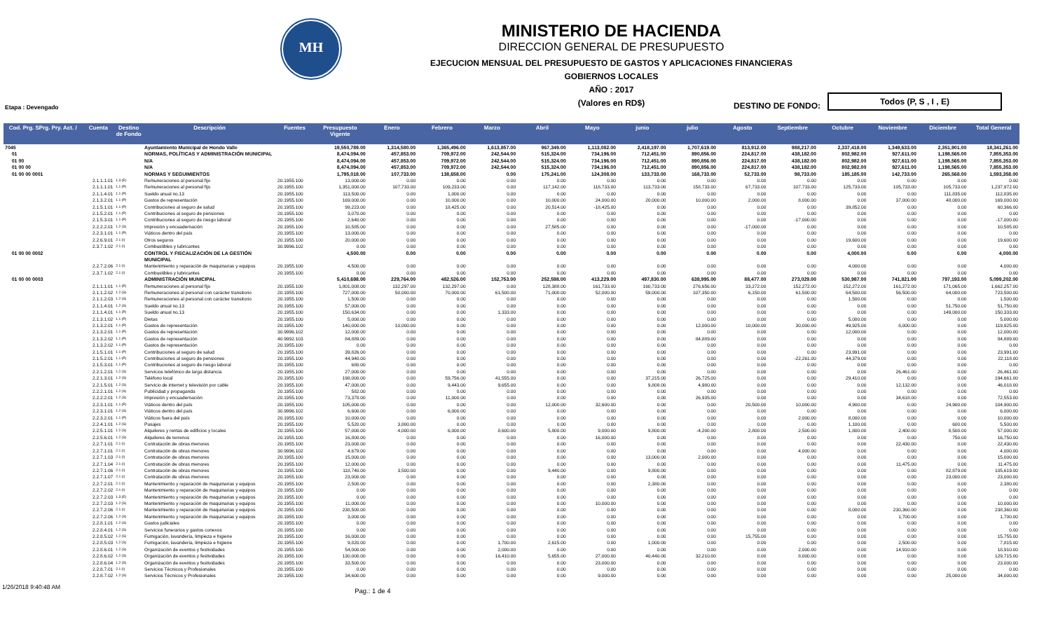MH
MINISTERIO DE HACIENDA
DIRECCION GENERAL DE PRESUPUESTO
EJECUCION MENSUAL DEL PRESUPUESTO DE GASTOS Y APLICACIONES FINANCIERAS
GOBIERNOS LOCALES
AÑO : 2017
(Valores en RD$)
Etapa : Devengado
DESTINO DE FONDO:
Todos (P, S , I , E)
| Cod. Prg. SPrg. Pry. Act. / | Cuenta | Destino de Fondo | Descripción | Fuentes | Presupuesto Vigente | Enero | Febrero | Marzo | Abril | Mayo | junio | julio | Agosto | Septiembre | Octubre | Noviembre | Diciembre | Total General |
| --- | --- | --- | --- | --- | --- | --- | --- | --- | --- | --- | --- | --- | --- | --- | --- | --- | --- | --- |
| 7045 | | | Ayuntamiento Municipal de Hondo Valle | | 19,550,789.00 | 1,314,580.00 | 1,365,496.00 | 1,613,857.00 | 967,349.00 | 1,113,082.00 | 2,418,197.00 | 1,707,619.00 | 813,912.00 | 988,217.00 | 2,337,418.00 | 1,349,633.00 | 2,351,901.00 | 18,341,261.00 |
| 01 | | | NORMAS, POLÍTICAS Y ADMINISTRACIÓN MUNICIPAL | | 8,474,094.00 | 457,853.00 | 709,972.00 | 242,544.00 | 515,324.00 | 734,196.00 | 712,451.00 | 890,856.00 | 224,817.00 | 438,182.00 | 802,982.00 | 927,611.00 | 1,198,565.00 | 7,855,353.00 |
| 01 00 | | | N/A | | 8,474,094.00 | 457,853.00 | 709,972.00 | 242,544.00 | 515,324.00 | 734,196.00 | 712,451.00 | 890,856.00 | 224,817.00 | 438,182.00 | 802,982.00 | 927,611.00 | 1,198,565.00 | 7,855,353.00 |
| 01 00 00 | | | N/A | | 8,474,094.00 | 457,853.00 | 709,972.00 | 242,544.00 | 515,324.00 | 734,196.00 | 712,451.00 | 890,856.00 | 224,817.00 | 438,182.00 | 802,982.00 | 927,611.00 | 1,198,565.00 | 7,855,353.00 |
| 01 00 00 0001 | | | NORMAS Y SEGUIMIENTOS | | 1,795,018.00 | 107,733.00 | 138,658.00 | 0.00 | 175,241.00 | 124,308.00 | 133,733.00 | 168,733.00 | 52,733.00 | 98,733.00 | 185,185.00 | 142,733.00 | 265,568.00 | 1,593,358.00 |
| | 2.1.1.1.01 | 1.3 (E) | Remuneraciones al personal fijo | 20.1955.100 | 13,000.00 | 0.00 | 0.00 | 0.00 | 0.00 | 0.00 | 0.00 | 0.00 | 0.00 | 0.00 | 0.00 | 0.00 | 0.00 | 0.00 |
| | 2.1.1.1.01 | 1.1 (P) | Remuneraciones al personal fijo | 20.1955.100 | 1,351,000.00 | 107,733.00 | 109,233.00 | 0.00 | 117,142.00 | 118,733.00 | 113,733.00 | 158,733.00 | 67,733.00 | 107,733.00 | 125,733.00 | 105,733.00 | 105,733.00 | 1,237,972.00 |
| | 2.1.1.4.01 | 1.1 (P) | Sueldo anual no.13 | 20.1955.100 | 113,500.00 | 0.00 | 1,000.00 | 0.00 | 0.00 | 0.00 | 0.00 | 0.00 | 0.00 | 0.00 | 0.00 | 0.00 | 111,835.00 | 112,835.00 |
| | 2.1.3.2.01 | 1.1 (P) | Gastos de representación | 20.1955.100 | 169,000.00 | 0.00 | 10,000.00 | 0.00 | 10,000.00 | 24,000.00 | 20,000.00 | 10,000.00 | 2,000.00 | 8,000.00 | 0.00 | 37,000.00 | 48,000.00 | 169,000.00 |
| | 2.1.5.1.01 | 1.1 (P) | Contribuciones al seguro de salud | 20.1955.100 | 99,223.00 | 0.00 | 18,425.00 | 0.00 | 20,514.00 | -18,425.00 | 0.00 | 0.00 | 0.00 | 0.00 | 39,852.00 | 0.00 | 0.00 | 60,366.00 |
| | 2.1.5.2.01 | 1.1 (P) | Contribuciones al seguro de pensiones | 20.1955.100 | 3,070.00 | 0.00 | 0.00 | 0.00 | 0.00 | 0.00 | 0.00 | 0.00 | 0.00 | 0.00 | 0.00 | 0.00 | 0.00 | 0.00 |
| | 2.1.5.3.01 | 1.1 (P) | Contribuciones al seguro de riesgo laboral | 20.1955.100 | 2,640.00 | 0.00 | 0.00 | 0.00 | 0.00 | 0.00 | 0.00 | 0.00 | 0.00 | -17,000.00 | 0.00 | 0.00 | 0.00 | -17,000.00 |
| | 2.2.2.2.01 | 1.2 (S) | Impresión y encuadernación | 20.1955.100 | 10,585.00 | 0.00 | 0.00 | 0.00 | 27,585.00 | 0.00 | 0.00 | 0.00 | -17,000.00 | 0.00 | 0.00 | 0.00 | 0.00 | 10,585.00 |
| | 2.2.3.1.01 | 1.1 (P) | Viáticos dentro del país | 20.1955.100 | 13,000.00 | 0.00 | 0.00 | 0.00 | 0.00 | 0.00 | 0.00 | 0.00 | 0.00 | 0.00 | 0.00 | 0.00 | 0.00 | 0.00 |
| | 2.2.6.9.01 | 2.1 (I) | Otros seguros | 20.1955.100 | 20,000.00 | 0.00 | 0.00 | 0.00 | 0.00 | 0.00 | 0.00 | 0.00 | 0.00 | 0.00 | 19,600.00 | 0.00 | 0.00 | 19,600.00 |
| | 2.3.7.1.02 | 2.1 (I) | Combustibles y lubricantes | 30.9996.102 | 0.00 | 0.00 | 0.00 | 0.00 | 0.00 | 0.00 | 0.00 | 0.00 | 0.00 | 0.00 | 0.00 | 0.00 | 0.00 | 0.00 |
| 01 00 00 0002 | | | CONTROL Y FISCALIZACIÓN DE LA GESTIÓN MUNICIPAL | | 4,500.00 | 0.00 | 0.00 | 0.00 | 0.00 | 0.00 | 0.00 | 0.00 | 0.00 | 0.00 | 4,000.00 | 0.00 | 0.00 | 4,000.00 |
| | 2.2.7.2.06 | 2.1 (I) | Mantenimiento y reparación de maquinarias y equipos | 20.1955.100 | 4,500.00 | 0.00 | 0.00 | 0.00 | 0.00 | 0.00 | 0.00 | 0.00 | 0.00 | 0.00 | 4,000.00 | 0.00 | 0.00 | 4,000.00 |
| | 2.3.7.1.02 | 2.1 (I) | Combustibles y lubricantes | 20.1955.100 | 0.00 | 0.00 | 0.00 | 0.00 | 0.00 | 0.00 | 0.00 | 0.00 | 0.00 | 0.00 | 0.00 | 0.00 | 0.00 | 0.00 |
| 01 00 00 0003 | | | ADMINISTRACIÓN MUNICIPAL | | 5,410,698.00 | 229,764.00 | 482,526.00 | 152,753.00 | 252,598.00 | 413,229.00 | 497,830.00 | 638,995.00 | 88,477.00 | 273,029.00 | 530,987.00 | 741,821.00 | 797,193.00 | 5,099,202.00 |
| | 2.1.1.1.01 | 1.1 (P) | Remuneraciones al personal fijo | 20.1955.100 | 1,801,008.00 | 132,297.00 | 132,297.00 | 0.00 | 128,388.00 | 161,733.00 | 160,733.00 | 276,656.00 | 33,272.00 | 152,272.00 | 152,272.00 | 161,272.00 | 171,065.00 | 1,662,257.00 |
| | 2.1.1.2.02 | 1.2 (S) | Remuneraciones al personal con carácter transitorio | 20.1955.100 | 727,000.00 | 50,000.00 | 70,000.00 | 61,500.00 | 71,000.00 | 52,000.00 | 59,000.00 | 107,350.00 | 6,150.00 | 61,500.00 | 64,500.00 | 56,500.00 | 64,000.00 | 723,500.00 |
| | 2.1.1.2.03 | 1.2 (S) | Remuneraciones al personal con carácter transitorio | 20.1955.100 | 1,500.00 | 0.00 | 0.00 | 0.00 | 0.00 | 0.00 | 0.00 | 0.00 | 0.00 | 0.00 | 1,500.00 | 0.00 | 0.00 | 1,500.00 |
| | 2.1.1.4.01 | 1.2 (S) | Sueldo anual no.13 | 20.1955.100 | 57,000.00 | 0.00 | 0.00 | 0.00 | 0.00 | 0.00 | 0.00 | 0.00 | 0.00 | 0.00 | 0.00 | 0.00 | 51,750.00 | 51,750.00 |
| | 2.1.1.4.01 | 1.1 (P) | Sueldo anual no.13 | 20.1955.100 | 150,634.00 | 0.00 | 0.00 | 1,333.00 | 0.00 | 0.00 | 0.00 | 0.00 | 0.00 | 0.00 | 0.00 | 0.00 | 149,000.00 | 150,333.00 |
| | 2.1.3.1.02 | 1.1 (P) | Dietas | 20.1955.100 | 5,000.00 | 0.00 | 0.00 | 0.00 | 0.00 | 0.00 | 0.00 | 0.00 | 0.00 | 0.00 | 5,000.00 | 0.00 | 0.00 | 5,000.00 |
| | 2.1.3.2.01 | 1.1 (P) | Gastos de representación | 20.1955.100 | 140,000.00 | 10,000.00 | 0.00 | 0.00 | 0.00 | 0.00 | 0.00 | 12,000.00 | 10,000.00 | 30,000.00 | 49,925.00 | 8,000.00 | 0.00 | 119,925.00 |
| | 2.1.3.2.01 | 1.1 (P) | Gastos de representación | 30.9996.102 | 12,000.00 | 0.00 | 0.00 | 0.00 | 0.00 | 0.00 | 0.00 | 0.00 | 0.00 | 0.00 | 12,000.00 | 0.00 | 0.00 | 12,000.00 |
| | 2.1.3.2.02 | 1.1 (P) | Gastos de representación | 40.9992.103 | 84,889.00 | 0.00 | 0.00 | 0.00 | 0.00 | 0.00 | 0.00 | 84,889.00 | 0.00 | 0.00 | 0.00 | 0.00 | 0.00 | 84,889.00 |
| | 2.1.3.2.02 | 1.1 (P) | Gastos de representación | 20.1955.100 | 0.00 | 0.00 | 0.00 | 0.00 | 0.00 | 0.00 | 0.00 | 0.00 | 0.00 | 0.00 | 0.00 | 0.00 | 0.00 | 0.00 |
| | 2.1.5.1.01 | 1.1 (P) | Contribuciones al seguro de salud | 20.1955.100 | 39,826.00 | 0.00 | 0.00 | 0.00 | 0.00 | 0.00 | 0.00 | 0.00 | 0.00 | 0.00 | 23,991.00 | 0.00 | 0.00 | 23,991.00 |
| | 2.1.5.2.01 | 1.1 (P) | Contribuciones al seguro de pensiones | 20.1955.100 | 44,940.00 | 0.00 | 0.00 | 0.00 | 0.00 | 0.00 | 0.00 | 0.00 | 0.00 | -22,261.00 | 44,379.00 | 0.00 | 0.00 | 22,118.00 |
| | 2.1.5.3.01 | 1.1 (P) | Contribuciones al seguro de riesgo laboral | 20.1955.100 | 680.00 | 0.00 | 0.00 | 0.00 | 0.00 | 0.00 | 0.00 | 0.00 | 0.00 | 0.00 | 0.00 | 0.00 | 0.00 | 0.00 |
| | 2.2.1.2.01 | 1.2 (S) | Servicios telefónico de larga distancia | 20.1955.100 | 27,000.00 | 0.00 | 0.00 | 0.00 | 0.00 | 0.00 | 0.00 | 0.00 | 0.00 | 0.00 | 0.00 | 26,461.00 | 0.00 | 26,461.00 |
| | 2.2.1.3.01 | 1.2 (S) | Teléfono local | 20.1955.100 | 198,000.00 | 0.00 | 59,756.00 | 41,555.00 | 0.00 | 0.00 | 37,215.00 | 26,725.00 | 0.00 | 0.00 | 29,410.00 | 0.00 | 0.00 | 194,661.00 |
| | 2.2.1.5.01 | 1.2 (S) | Servicio de internet y televisión por cable | 20.1955.100 | 47,000.00 | 0.00 | 9,443.00 | 9,655.00 | 0.00 | 0.00 | 9,808.00 | 4,980.00 | 0.00 | 0.00 | 0.00 | 12,132.00 | 0.00 | 46,018.00 |
| | 2.2.2.1.01 | 1.2 (S) | Publicidad y propaganda | 20.1955.100 | 582.00 | 0.00 | 0.00 | 0.00 | 0.00 | 0.00 | 0.00 | 0.00 | 0.00 | 0.00 | 0.00 | 0.00 | 0.00 | 0.00 |
| | 2.2.2.2.01 | 1.2 (S) | Impresión y encuadernación | 20.1955.100 | 73,378.00 | 0.00 | 11,000.00 | 0.00 | 0.00 | 0.00 | 0.00 | 26,935.00 | 0.00 | 0.00 | 0.00 | 34,618.00 | 0.00 | 72,553.00 |
| | 2.2.3.1.01 | 1.1 (P) | Viáticos dentro del país | 20.1955.100 | 105,000.00 | 0.00 | 0.00 | 0.00 | 12,000.00 | 32,600.00 | 0.00 | 0.00 | 20,500.00 | 10,000.00 | 4,900.00 | 0.00 | 24,900.00 | 104,900.00 |
| | 2.2.3.1.01 | 1.2 (S) | Viáticos dentro del país | 30.9996.102 | 6,600.00 | 0.00 | 6,000.00 | 0.00 | 0.00 | 0.00 | 0.00 | 0.00 | 0.00 | 0.00 | 0.00 | 0.00 | 0.00 | 6,000.00 |
| | 2.2.3.2.01 | 1.1 (P) | Viáticos fuera del país | 20.1955.100 | 10,000.00 | 0.00 | 0.00 | 0.00 | 0.00 | 0.00 | 0.00 | 0.00 | 0.00 | 2,000.00 | 8,000.00 | 0.00 | 0.00 | 10,000.00 |
| | 2.2.4.1.01 | 1.2 (S) | Pasajes | 20.1955.100 | 5,520.00 | 3,800.00 | 0.00 | 0.00 | 0.00 | 0.00 | 0.00 | 0.00 | 0.00 | 0.00 | 1,100.00 | 0.00 | 600.00 | 5,500.00 |
| | 2.2.5.1.01 | 1.2 (S) | Alquileres y rentas de edificios y locales | 20.1955.100 | 57,000.00 | 4,000.00 | 6,000.00 | 8,600.00 | 5,800.00 | 9,000.00 | 9,800.00 | -4,200.00 | 2,800.00 | 2,500.00 | 1,800.00 | 2,400.00 | 8,500.00 | 57,000.00 |
| | 2.2.5.6.01 | 1.2 (S) | Alquileres de terrenos | 20.1955.100 | 16,800.00 | 0.00 | 0.00 | 0.00 | 0.00 | 16,000.00 | 0.00 | 0.00 | 0.00 | 0.00 | 0.00 | 0.00 | 750.00 | 16,750.00 |
| | 2.2.7.1.01 | 2.1 (I) | Contratación de obras menores | 20.1955.100 | 23,000.00 | 0.00 | 0.00 | 0.00 | 0.00 | 0.00 | 0.00 | 0.00 | 0.00 | 0.00 | 0.00 | 22,430.00 | 0.00 | 22,430.00 |
| | 2.2.7.1.01 | 2.1 (I) | Contratación de obras menores | 30.9996.102 | 4,679.00 | 0.00 | 0.00 | 0.00 | 0.00 | 0.00 | 0.00 | 0.00 | 0.00 | 4,000.00 | 0.00 | 0.00 | 0.00 | 4,000.00 |
| | 2.2.7.1.03 | 2.1 (I) | Contratación de obras menores | 20.1955.100 | 15,000.00 | 0.00 | 0.00 | 0.00 | 0.00 | 0.00 | 13,000.00 | 2,000.00 | 0.00 | 0.00 | 0.00 | 0.00 | 0.00 | 15,000.00 |
| | 2.2.7.1.04 | 2.1 (I) | Contratación de obras menores | 20.1955.100 | 12,000.00 | 0.00 | 0.00 | 0.00 | 0.00 | 0.00 | 0.00 | 0.00 | 0.00 | 0.00 | 0.00 | 11,475.00 | 0.00 | 11,475.00 |
| | 2.2.7.1.06 | 2.1 (I) | Contratación de obras menores | 20.1955.100 | 118,740.00 | 3,500.00 | 0.00 | 0.00 | 9,440.00 | 0.00 | 9,800.00 | 0.00 | 0.00 | 0.00 | 0.00 | 0.00 | 82,879.00 | 105,619.00 |
| | 2.2.7.1.07 | 2.1 (I) | Contratación de obras menores | 20.1955.100 | 23,000.00 | 0.00 | 0.00 | 0.00 | 0.00 | 0.00 | 0.00 | 0.00 | 0.00 | 0.00 | 0.00 | 0.00 | 23,000.00 | 23,000.00 |
| | 2.2.7.2.01 | 2.1 (I) | Mantenimiento y reparación de maquinarias y equipos | 20.1955.100 | 2,500.00 | 0.00 | 0.00 | 0.00 | 0.00 | 0.00 | 2,380.00 | 0.00 | 0.00 | 0.00 | 0.00 | 0.00 | 0.00 | 2,380.00 |
| | 2.2.7.2.02 | 2.1 (I) | Mantenimiento y reparación de maquinarias y equipos | 20.1955.100 | 0.00 | 0.00 | 0.00 | 0.00 | 0.00 | 0.00 | 0.00 | 0.00 | 0.00 | 0.00 | 0.00 | 0.00 | 0.00 | 0.00 |
| | 2.2.7.2.03 | 1.3 (E) | Mantenimiento y reparación de maquinarias y equipos | 20.1955.100 | 0.00 | 0.00 | 0.00 | 0.00 | 0.00 | 0.00 | 0.00 | 0.00 | 0.00 | 0.00 | 0.00 | 0.00 | 0.00 | 0.00 |
| | 2.2.7.2.03 | 1.2 (S) | Mantenimiento y reparación de maquinarias y equipos | 20.1955.100 | 11,000.00 | 0.00 | 0.00 | 0.00 | 0.00 | 10,000.00 | 0.00 | 0.00 | 0.00 | 0.00 | 0.00 | 0.00 | 0.00 | 10,000.00 |
| | 2.2.7.2.06 | 2.1 (I) | Mantenimiento y reparación de maquinarias y equipos | 20.1955.100 | 238,500.00 | 0.00 | 0.00 | 0.00 | 0.00 | 0.00 | 0.00 | 0.00 | 0.00 | 0.00 | 8,000.00 | 230,360.00 | 0.00 | 238,360.00 |
| | 2.2.7.2.06 | 1.2 (S) | Mantenimiento y reparación de maquinarias y equipos | 20.1955.100 | 3,000.00 | 0.00 | 0.00 | 0.00 | 0.00 | 0.00 | 0.00 | 0.00 | 0.00 | 0.00 | 0.00 | 1,700.00 | 0.00 | 1,700.00 |
| | 2.2.8.1.01 | 1.2 (S) | Gastos judiciales | 20.1955.100 | 0.00 | 0.00 | 0.00 | 0.00 | 0.00 | 0.00 | 0.00 | 0.00 | 0.00 | 0.00 | 0.00 | 0.00 | 0.00 | 0.00 |
| | 2.2.8.4.01 | 1.2 (S) | Servicios funerarios y gastos conexos | 20.1955.100 | 0.00 | 0.00 | 0.00 | 0.00 | 0.00 | 0.00 | 0.00 | 0.00 | 0.00 | 0.00 | 0.00 | 0.00 | 0.00 | 0.00 |
| | 2.2.8.5.02 | 1.2 (S) | Fumigación, lavandería, limpieza e higiene | 20.1955.100 | 16,000.00 | 0.00 | 0.00 | 0.00 | 0.00 | 0.00 | 0.00 | 0.00 | 15,755.00 | 0.00 | 0.00 | 0.00 | 0.00 | 15,755.00 |
| | 2.2.8.5.03 | 1.2 (S) | Fumigación, lavandería, limpieza e higiene | 20.1955.100 | 9,820.00 | 0.00 | 0.00 | 1,700.00 | 2,615.00 | 0.00 | 1,000.00 | 0.00 | 0.00 | 0.00 | 0.00 | 2,500.00 | 0.00 | 7,815.00 |
| | 2.2.8.6.01 | 1.2 (S) | Organización de eventos y festividades | 20.1955.100 | 54,000.00 | 0.00 | 0.00 | 2,000.00 | 0.00 | 0.00 | 0.00 | 0.00 | 0.00 | 2,000.00 | 0.00 | 14,910.00 | 0.00 | 18,910.00 |
| | 2.2.8.6.02 | 1.2 (S) | Organización de eventos y festividades | 20.1955.100 | 130,000.00 | 0.00 | 0.00 | 16,410.00 | 5,655.00 | 27,000.00 | 40,440.00 | 32,210.00 | 0.00 | 8,000.00 | 0.00 | 0.00 | 0.00 | 129,715.00 |
| | 2.2.8.6.04 | 1.2 (S) | Organización de eventos y festividades | 20.1955.100 | 33,500.00 | 0.00 | 0.00 | 0.00 | 0.00 | 23,000.00 | 0.00 | 0.00 | 0.00 | 0.00 | 0.00 | 0.00 | 0.00 | 23,000.00 |
| | 2.2.8.7.01 | 2.1 (I) | Servicios Técnicos y Profesionales | 20.1955.100 | 0.00 | 0.00 | 0.00 | 0.00 | 0.00 | 0.00 | 0.00 | 0.00 | 0.00 | 0.00 | 0.00 | 0.00 | 0.00 | 0.00 |
| | 2.2.8.7.02 | 1.2 (S) | Servicios Técnicos y Profesionales | 20.1955.100 | 34,600.00 | 0.00 | 0.00 | 0.00 | 0.00 | 9,000.00 | 0.00 | 0.00 | 0.00 | 0.00 | 0.00 | 0.00 | 25,000.00 | 34,000.00 |
1/26/2018 9:40:48 AM
Pag.: 1 de 4